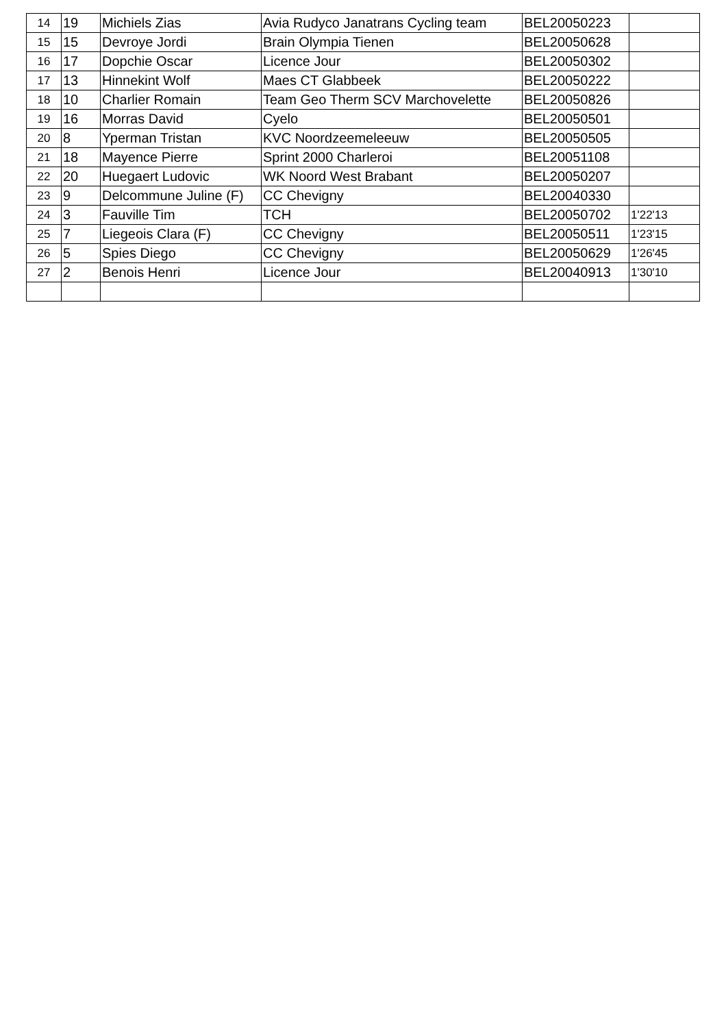| 14 | 19 | Michiels Zias | Avia Rudyco Janatrans Cycling team | BEL20050223 | |
| 15 | 15 | Devroye Jordi | Brain Olympia Tienen | BEL20050628 | |
| 16 | 17 | Dopchie Oscar | Licence Jour | BEL20050302 | |
| 17 | 13 | Hinnekint Wolf | Maes CT Glabbeek | BEL20050222 | |
| 18 | 10 | Charlier Romain | Team Geo Therm SCV Marchovelette | BEL20050826 | |
| 19 | 16 | Morras David | Cyelo | BEL20050501 | |
| 20 | 8 | Yperman Tristan | KVC Noordzeemeleeuw | BEL20050505 | |
| 21 | 18 | Mayence Pierre | Sprint 2000 Charleroi | BEL20051108 | |
| 22 | 20 | Huegaert Ludovic | WK Noord West Brabant | BEL20050207 | |
| 23 | 9 | Delcommune Juline (F) | CC Chevigny | BEL20040330 | |
| 24 | 3 | Fauville Tim | TCH | BEL20050702 | 1'22'13 |
| 25 | 7 | Liegeois Clara (F) | CC Chevigny | BEL20050511 | 1'23'15 |
| 26 | 5 | Spies Diego | CC Chevigny | BEL20050629 | 1'26'45 |
| 27 | 2 | Benois Henri | Licence Jour | BEL20040913 | 1'30'10 |